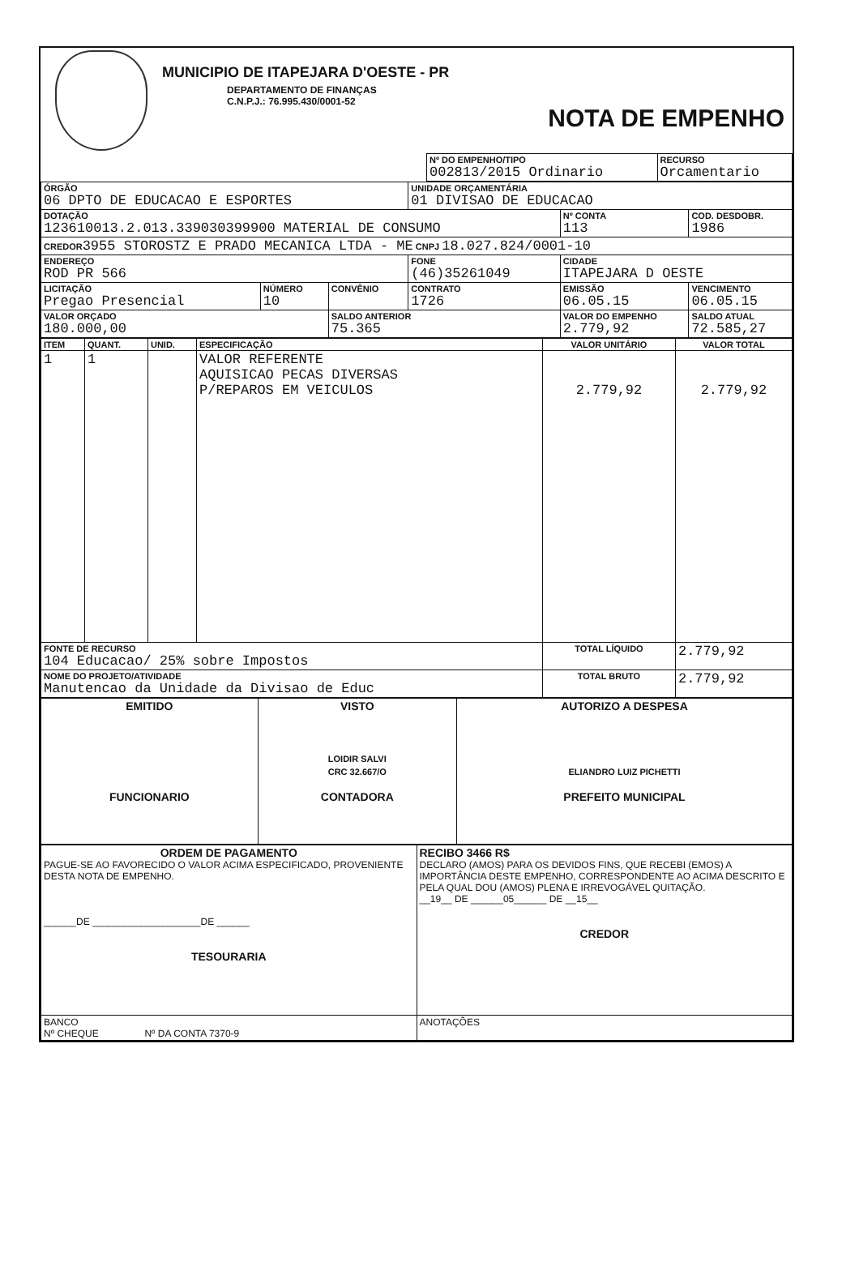MUNICIPIO DE ITAPEJARA D'OESTE - PR
DEPARTAMENTO DE FINANÇAS
C.N.P.J.: 76.995.430/0001-52
NOTA DE EMPENHO
| | Nº DO EMPENHO/TIPO 002813/2015 Ordinario | RECURSO Orcamentario |
| ÓRGÃO 06 DPTO DE EDUCACAO E ESPORTES | | | UNIDADE ORÇAMENTÁRIA 01 DIVISAO DE EDUCACAO | | |
| DOTAÇÃO 123610013.2.013.339030399900 MATERIAL DE CONSUMO | | | | Nº CONTA 113 | COD. DESDOBR. 1986 |
| CREDOR 3955 STOROSTZ E PRADO MECANICA LTDA - ME CNPJ 18.027.824/0001-10 | | | | | |
| ENDEREÇO ROD PR 566 | | | FONE (46)35261049 | CIDADE ITAPEJARA D OESTE | |
| LICITAÇÃO Pregao Presencial | NÚMERO 10 | CONVÊNIO | CONTRATO 1726 | EMISSÃO 06.05.15 | VENCIMENTO 06.05.15 |
| VALOR ORÇADO 180.000,00 | | SALDO ANTERIOR 75.365 | | VALOR DO EMPENHO 2.779,92 | SALDO ATUAL 72.585,27 |
| ITEM | QUANT. | UNID. | ESPECIFICAÇÃO | VALOR UNITÁRIO | VALOR TOTAL |
| --- | --- | --- | --- | --- | --- |
| 1 | 1 | | VALOR REFERENTE AQUISICAO PECAS DIVERSAS P/REPAROS EM VEICULOS | 2.779,92 | 2.779,92 |
| FONTE DE RECURSO 104 Educacao/ 25% sobre Impostos | | | | TOTAL LÍQUIDO | 2.779,92 |
| NOME DO PROJETO/ATIVIDADE Manutencao da Unidade da Divisao de Educ | | | | TOTAL BRUTO | 2.779,92 |
| EMITIDO FUNCIONARIO | VISTO LOIDIR SALVI CRC 32.667/O CONTADORA | AUTORIZO A DESPESA ELIANDRO LUIZ PICHETTI PREFEITO MUNICIPAL |
| ORDEM DE PAGAMENTO PAGUE-SE AO FAVORECIDO O VALOR ACIMA ESPECIFICADO, PROVENIENTE DESTA NOTA DE EMPENHO. ______DE ____________________DE ______ TESOURARIA | RECIBO 3466 R$ DECLARO (AMOS) PARA OS DEVIDOS FINS, QUE RECEBI (EMOS) A IMPORTÂNCIA DESTE EMPENHO, CORRESPONDENTE AO ACIMA DESCRITO E PELA QUAL DOU (AMOS) PLENA E IRREVOGÁVEL QUITAÇÃO. __19__ DE ______05______ DE __15__ CREDOR |
| BANCO Nº CHEQUE Nº DA CONTA 7370-9 | ANOTAÇÕES |